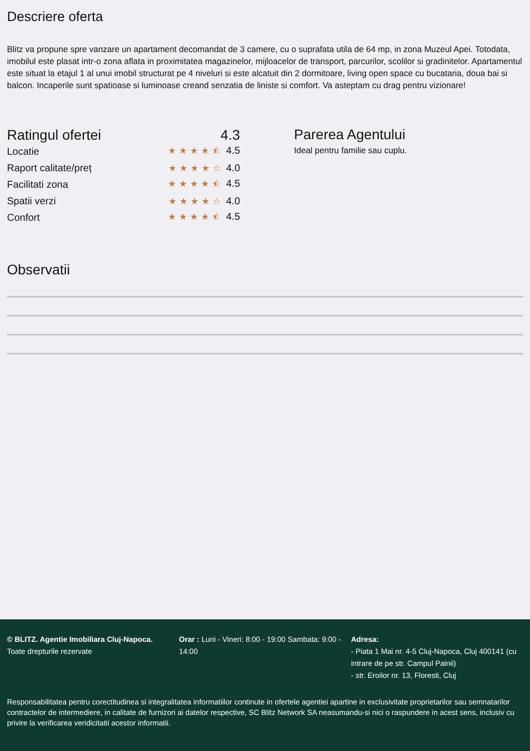Descriere oferta
Blitz va propune spre vanzare un apartament decomandat de 3 camere, cu o suprafata utila de 64 mp, in zona Muzeul Apei. Totodata, imobilul este plasat intr-o zona aflata in proximitatea magazinelor, mijloacelor de transport, parcurilor, scolilor si gradinitelor. Apartamentul este situat la etajul 1 al unui imobil structurat pe 4 niveluri si este alcatuit din 2 dormitoare, living open space cu bucataria, doua bai si balcon. Incaperile sunt spatioase si luminoase creand senzatia de liniste si comfort. Va asteptam cu drag pentru vizionare!
Ratingul ofertei 4.3
Locatie ★★★★⯪ 4.5
Raport calitate/preț ★★★★☆ 4.0
Facilitati zona ★★★★⯪ 4.5
Spatii verzi ★★★★☆ 4.0
Confort ★★★★⯪ 4.5
Parerea Agentului
Ideal pentru familie sau cuplu.
Observatii
© BLITZ. Agentie Imobiliara Cluj-Napoca.
Toate drepturile rezervate
Orar : Luni - Vineri: 8:00 - 19:00 Sambata: 9:00 - 14:00
Adresa:
- Piata 1 Mai nr. 4-5 Cluj-Napoca, Cluj 400141 (cu intrare de pe str. Campul Painii)
- str. Eroilor nr. 13, Floresti, Cluj
Responsabilitatea pentru corectitudinea si integralitatea informatiilor continute in ofertele agentiei apartine in exclusivitate proprietarilor sau semnatarilor contractelor de intermediere, in calitate de furnizori ai datelor respective, SC Blitz Network SA neasumandu-si nici o raspundere in acest sens, inclusiv cu privire la verificarea veridicitatii acestor informatii.